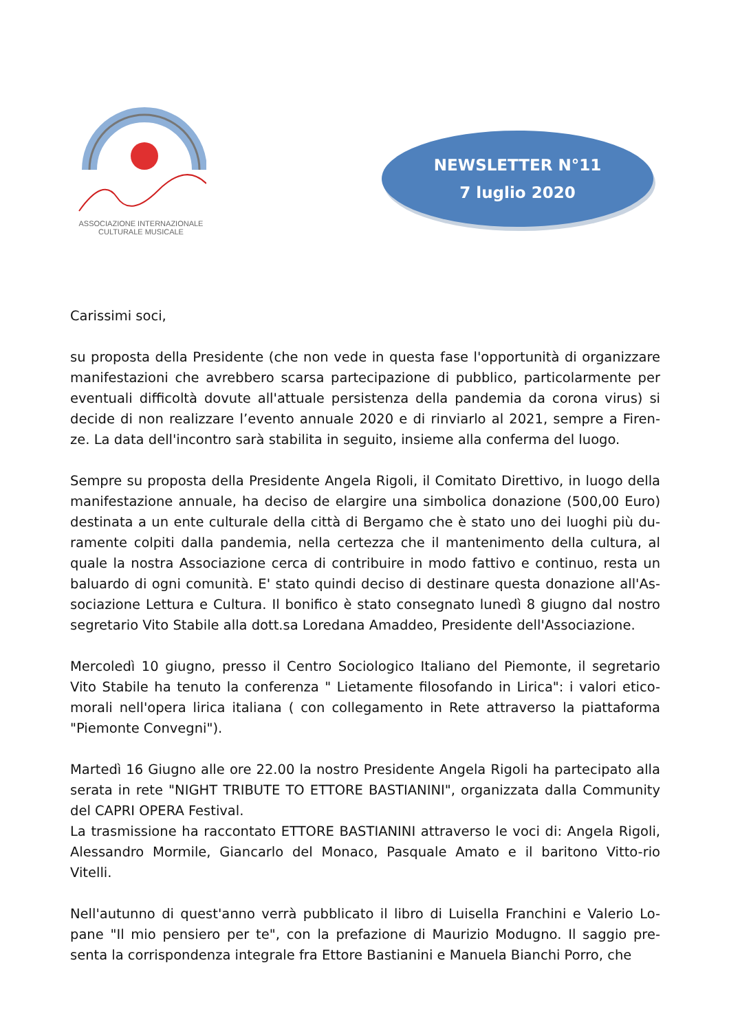ASSOCIAZIONE INTERNAZIONALE
CULTURALE MUSICALE
NEWSLETTER N°11
7 luglio 2020
Carissimi soci,
su proposta della Presidente (che non vede in questa fase l'opportunità di organizzare manifestazioni che avrebbero scarsa partecipazione di pubblico, particolarmente per eventuali difficoltà dovute all'attuale persistenza della pandemia da corona virus) si decide di non realizzare l’evento annuale 2020 e di rinviarlo al 2021, sempre a Firen-ze. La data dell'incontro sarà stabilita in seguito, insieme alla conferma del luogo.
Sempre su proposta della Presidente Angela Rigoli, il Comitato Direttivo, in luogo della manifestazione annuale, ha deciso de elargire una simbolica donazione (500,00 Euro) destinata a un ente culturale della città di Bergamo che è stato uno dei luoghi più du-ramente colpiti dalla pandemia, nella certezza che il mantenimento della cultura, al quale la nostra Associazione cerca di contribuire in modo fattivo e continuo, resta un baluardo di ogni comunità. E' stato quindi deciso di destinare questa donazione all'As-sociazione Lettura e Cultura. Il bonifico è stato consegnato lunedì 8 giugno dal nostro segretario Vito Stabile alla dott.sa Loredana Amaddeo, Presidente dell'Associazione.
Mercoledì 10 giugno, presso il Centro Sociologico Italiano del Piemonte, il segretario Vito Stabile ha tenuto la conferenza " Lietamente filosofando in Lirica": i valori etico-morali nell'opera lirica italiana ( con collegamento in Rete attraverso la piattaforma "Piemonte Convegni").
Martedì 16 Giugno alle ore 22.00 la nostro Presidente Angela Rigoli ha partecipato alla serata in rete "NIGHT TRIBUTE TO ETTORE BASTIANINI", organizzata dalla Community del CAPRI OPERA Festival.
La trasmissione ha raccontato ETTORE BASTIANINI attraverso le voci di: Angela Rigoli, Alessandro Mormile, Giancarlo del Monaco, Pasquale Amato e il baritono Vitto-rio Vitelli.
Nell'autunno di quest'anno verrà pubblicato il libro di Luisella Franchini e Valerio Lo-pane "Il mio pensiero per te", con la prefazione di Maurizio Modugno. Il saggio pre-senta la corrispondenza integrale fra Ettore Bastianini e Manuela Bianchi Porro, che